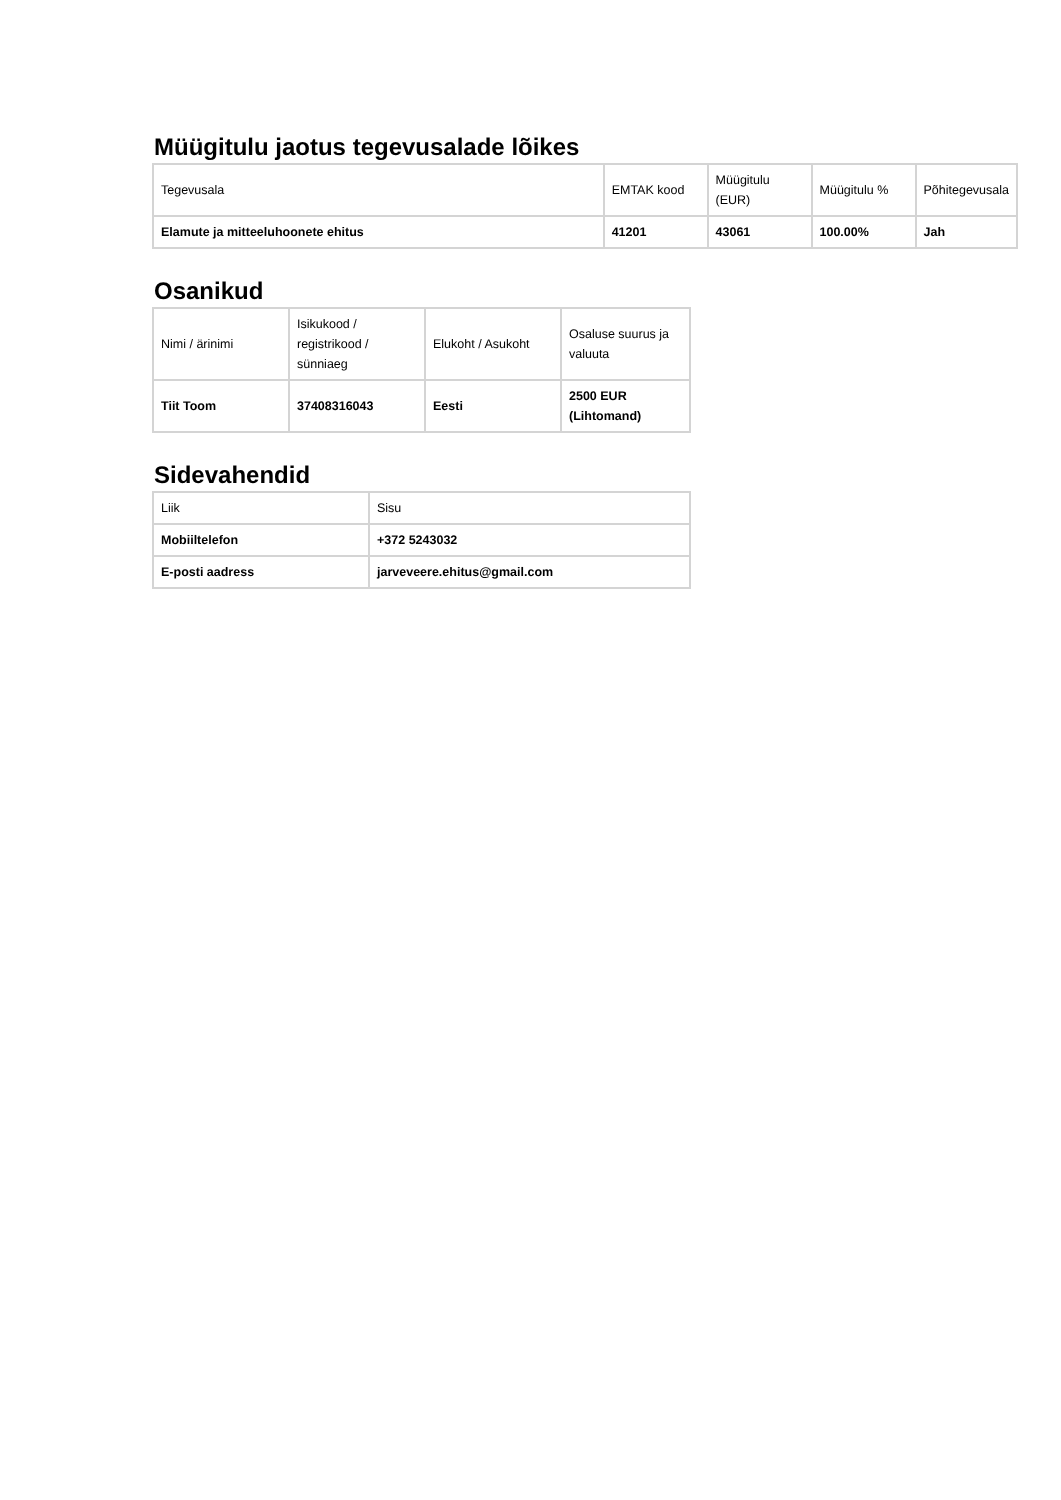Müügitulu jaotus tegevusalade lõikes
| Tegevusala | EMTAK kood | Müügitulu (EUR) | Müügitulu % | Põhitegevusala |
| --- | --- | --- | --- | --- |
| Elamute ja mitteeluhoonete ehitus | 41201 | 43061 | 100.00% | Jah |
Osanikud
| Nimi / ärinimi | Isikukood / registrikood / sünniaeg | Elukoht / Asukoht | Osaluse suurus ja valuuta |
| --- | --- | --- | --- |
| Tiit Toom | 37408316043 | Eesti | 2500 EUR (Lihtomand) |
Sidevahendid
| Liik | Sisu |
| --- | --- |
| Mobiiltelefon | +372 5243032 |
| E-posti aadress | jarveveere.ehitus@gmail.com |